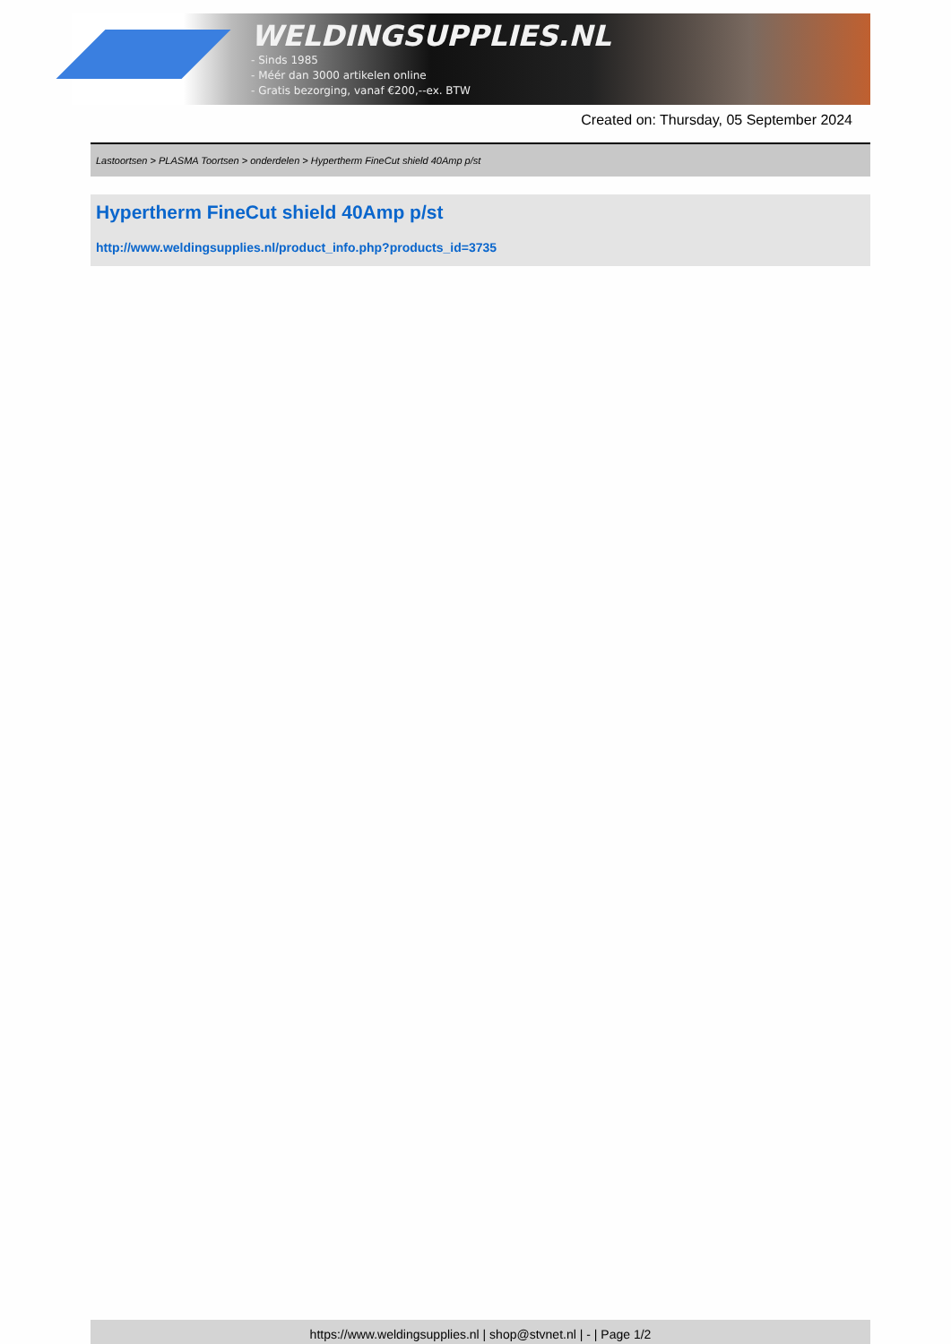WELDINGSUPPLIES.NL
- Sinds 1985
- Méér dan 3000 artikelen online
- Gratis bezorging, vanaf €200,--ex. BTW
Created on: Thursday, 05 September 2024
Lastoortsen > PLASMA Toortsen > onderdelen > Hypertherm FineCut shield 40Amp p/st
Hypertherm FineCut shield 40Amp p/st
http://www.weldingsupplies.nl/product_info.php?products_id=3735
https://www.weldingsupplies.nl | shop@stvnet.nl | - | Page 1/2